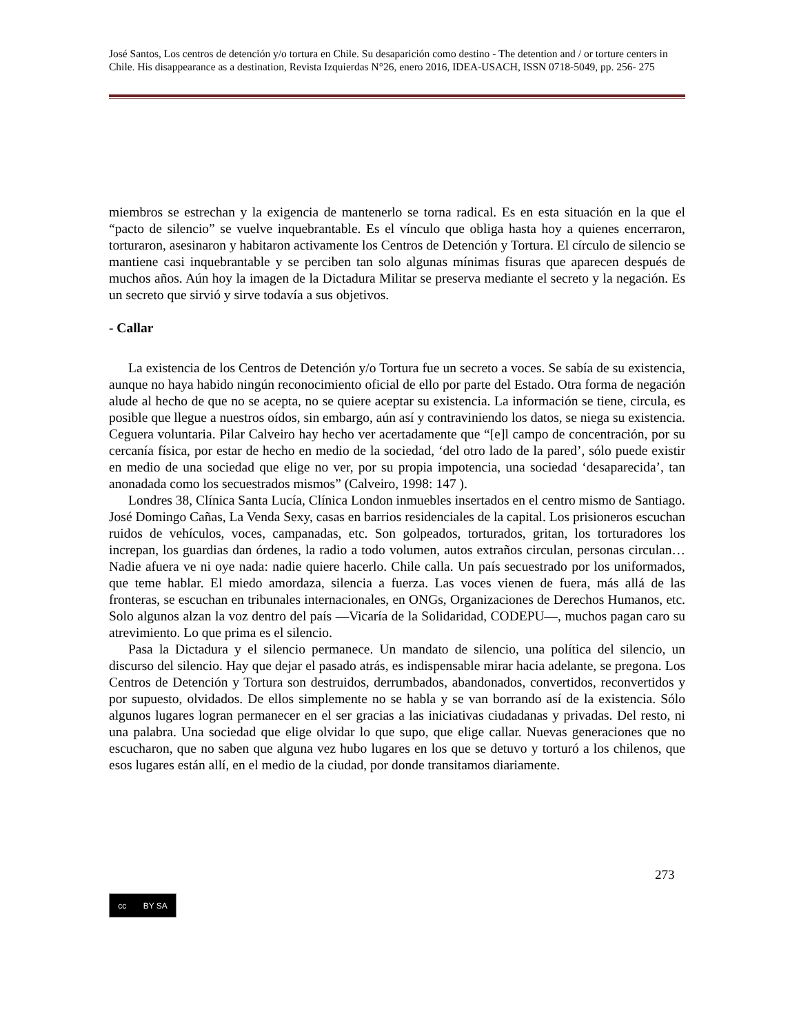José Santos, Los centros de detención y/o tortura en Chile. Su desaparición como destino - The detention and / or torture centers in Chile. His disappearance as a destination, Revista Izquierdas N°26, enero 2016, IDEA-USACH, ISSN 0718-5049, pp. 256- 275
miembros se estrechan y la exigencia de mantenerlo se torna radical. Es en esta situación en la que el “pacto de silencio” se vuelve inquebrantable. Es el vínculo que obliga hasta hoy a quienes encerraron, torturaron, asesinaron y habitaron activamente los Centros de Detención y Tortura. El círculo de silencio se mantiene casi inquebrantable y se perciben tan solo algunas mínimas fisuras que aparecen después de muchos años. Aún hoy la imagen de la Dictadura Militar se preserva mediante el secreto y la negación. Es un secreto que sirvió y sirve todavía a sus objetivos.
- Callar
La existencia de los Centros de Detención y/o Tortura fue un secreto a voces. Se sabía de su existencia, aunque no haya habido ningún reconocimiento oficial de ello por parte del Estado. Otra forma de negación alude al hecho de que no se acepta, no se quiere aceptar su existencia. La información se tiene, circula, es posible que llegue a nuestros oídos, sin embargo, aún así y contraviniendo los datos, se niega su existencia. Ceguera voluntaria. Pilar Calveiro hay hecho ver acertadamente que “[e]l campo de concentración, por su cercanía física, por estar de hecho en medio de la sociedad, ‘del otro lado de la pared’, sólo puede existir en medio de una sociedad que elige no ver, por su propia impotencia, una sociedad ‘desaparecida’, tan anonadada como los secuestrados mismos” (Calveiro, 1998: 147 ).
Londres 38, Clínica Santa Lucía, Clínica London inmuebles insertados en el centro mismo de Santiago. José Domingo Cañas, La Venda Sexy, casas en barrios residenciales de la capital. Los prisioneros escuchan ruidos de vehículos, voces, campanadas, etc. Son golpeados, torturados, gritan, los torturadores los increpan, los guardias dan órdenes, la radio a todo volumen, autos extraños circulan, personas circulan… Nadie afuera ve ni oye nada: nadie quiere hacerlo. Chile calla. Un país secuestrado por los uniformados, que teme hablar. El miedo amordaza, silencia a fuerza. Las voces vienen de fuera, más allá de las fronteras, se escuchan en tribunales internacionales, en ONGs, Organizaciones de Derechos Humanos, etc. Solo algunos alzan la voz dentro del país —Vicaría de la Solidaridad, CODEPU—, muchos pagan caro su atrevimiento. Lo que prima es el silencio.
Pasa la Dictadura y el silencio permanece. Un mandato de silencio, una política del silencio, un discurso del silencio. Hay que dejar el pasado atrás, es indispensable mirar hacia adelante, se pregona. Los Centros de Detención y Tortura son destruidos, derrumbados, abandonados, convertidos, reconvertidos y por supuesto, olvidados. De ellos simplemente no se habla y se van borrando así de la existencia. Sólo algunos lugares logran permanecer en el ser gracias a las iniciativas ciudadanas y privadas. Del resto, ni una palabra. Una sociedad que elige olvidar lo que supo, que elige callar. Nuevas generaciones que no escucharon, que no saben que alguna vez hubo lugares en los que se detuvo y torturó a los chilenos, que esos lugares están allí, en el medio de la ciudad, por donde transitamos diariamente.
273
cc BY SA